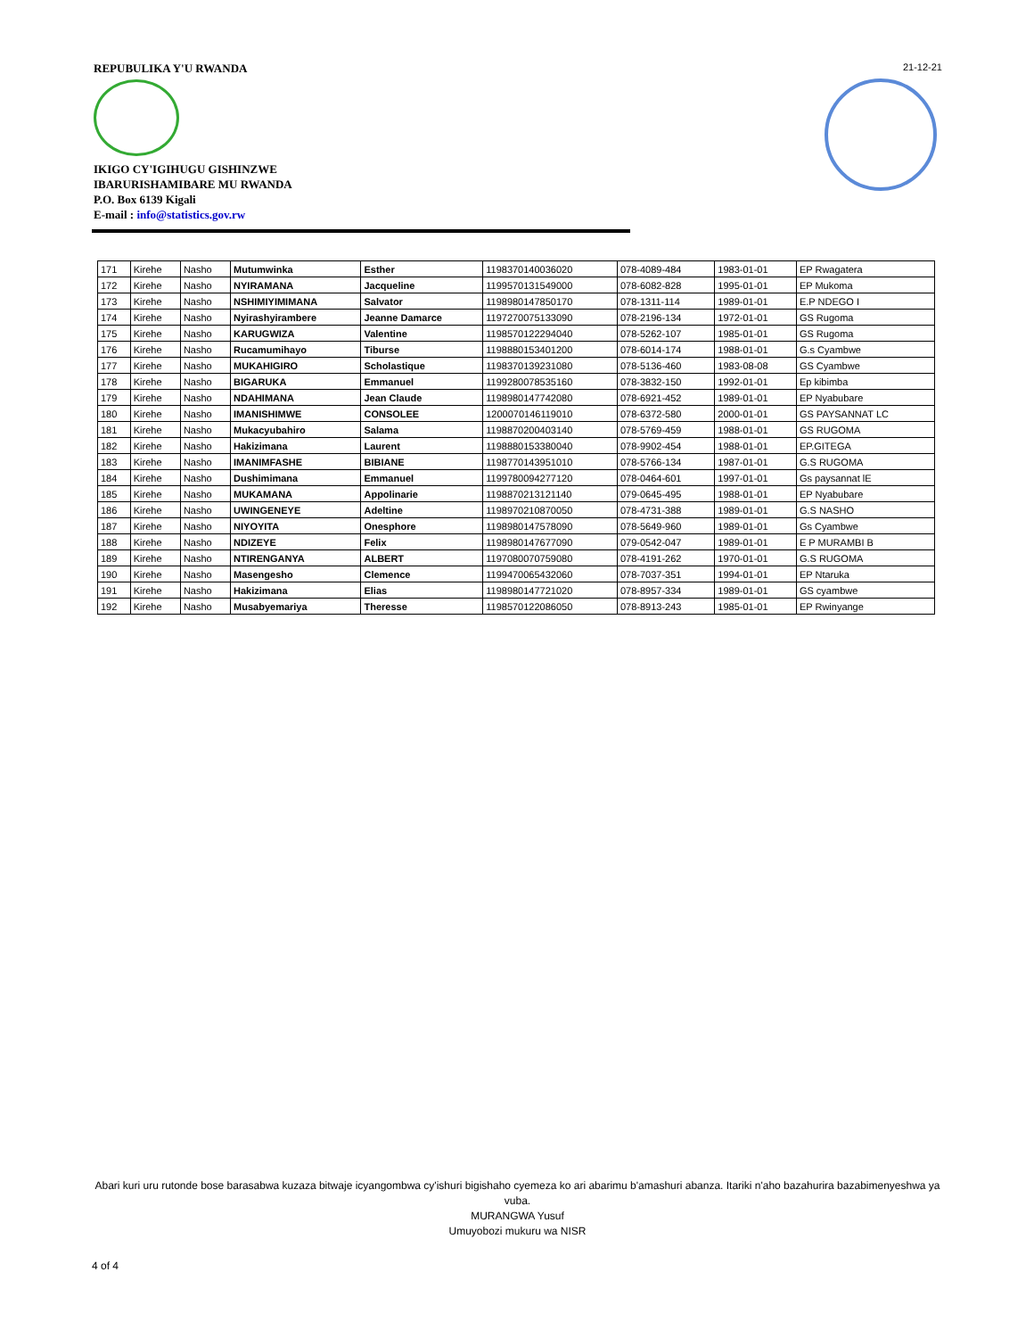REPUBULIKA Y'U RWANDA
IKIGO CY'IGIHUGU GISHINZWE
IBARURISHAMIBARE MU RWANDA
P.O. Box 6139 Kigali
E-mail : info@statistics.gov.rw
21-12-21
| 171 | Kirehe | Nasho | Mutumwinka | Esther | 1198370140036020 | 078-4089-484 | 1983-01-01 | EP Rwagatera |
| 172 | Kirehe | Nasho | NYIRAMANA | Jacqueline | 1199570131549000 | 078-6082-828 | 1995-01-01 | EP Mukoma |
| 173 | Kirehe | Nasho | NSHIMIYIMIMANA | Salvator | 1198980147850170 | 078-1311-114 | 1989-01-01 | E.P NDEGO I |
| 174 | Kirehe | Nasho | Nyirashyirambere | Jeanne Damarce | 1197270075133090 | 078-2196-134 | 1972-01-01 | GS Rugoma |
| 175 | Kirehe | Nasho | KARUGWIZA | Valentine | 1198570122294040 | 078-5262-107 | 1985-01-01 | GS Rugoma |
| 176 | Kirehe | Nasho | Rucamumihayo | Tiburse | 1198880153401200 | 078-6014-174 | 1988-01-01 | G.s Cyambwe |
| 177 | Kirehe | Nasho | MUKAHIGIRO | Scholastique | 1198370139231080 | 078-5136-460 | 1983-08-08 | GS Cyambwe |
| 178 | Kirehe | Nasho | BIGARUKA | Emmanuel | 1199280078535160 | 078-3832-150 | 1992-01-01 | Ep kibimba |
| 179 | Kirehe | Nasho | NDAHIMANA | Jean Claude | 1198980147742080 | 078-6921-452 | 1989-01-01 | EP Nyabubare |
| 180 | Kirehe | Nasho | IMANISHIMWE | CONSOLEE | 1200070146119010 | 078-6372-580 | 2000-01-01 | GS PAYSANNAT LC |
| 181 | Kirehe | Nasho | Mukacyubahiro | Salama | 1198870200403140 | 078-5769-459 | 1988-01-01 | GS RUGOMA |
| 182 | Kirehe | Nasho | Hakizimana | Laurent | 1198880153380040 | 078-9902-454 | 1988-01-01 | EP.GITEGA |
| 183 | Kirehe | Nasho | IMANIMFASHE | BIBIANE | 1198770143951010 | 078-5766-134 | 1987-01-01 | G.S RUGOMA |
| 184 | Kirehe | Nasho | Dushimimana | Emmanuel | 1199780094277120 | 078-0464-601 | 1997-01-01 | Gs paysannat lE |
| 185 | Kirehe | Nasho | MUKAMANA | Appolinarie | 1198870213121140 | 079-0645-495 | 1988-01-01 | EP Nyabubare |
| 186 | Kirehe | Nasho | UWINGENEYE | Adeltine | 1198970210870050 | 078-4731-388 | 1989-01-01 | G.S NASHO |
| 187 | Kirehe | Nasho | NIYOYITA | Onesphore | 1198980147578090 | 078-5649-960 | 1989-01-01 | Gs Cyambwe |
| 188 | Kirehe | Nasho | NDIZEYE | Felix | 1198980147677090 | 079-0542-047 | 1989-01-01 | E P MURAMBI B |
| 189 | Kirehe | Nasho | NTIRENGANYA | ALBERT | 1197080070759080 | 078-4191-262 | 1970-01-01 | G.S RUGOMA |
| 190 | Kirehe | Nasho | Masengesho | Clemence | 1199470065432060 | 078-7037-351 | 1994-01-01 | EP Ntaruka |
| 191 | Kirehe | Nasho | Hakizimana | Elias | 1198980147721020 | 078-8957-334 | 1989-01-01 | GS cyambwe |
| 192 | Kirehe | Nasho | Musabyemariya | Theresse | 1198570122086050 | 078-8913-243 | 1985-01-01 | EP Rwinyange |
Abari kuri uru rutonde bose barasabwa kuzaza bitwaje icyangombwa cy'ishuri bigishaho cyemeza ko ari abarimu b'amashuri abanza. Itariki n'aho bazahurira bazabimenyeshwa ya vuba.
MURANGWA Yusuf
Umuyobozi mukuru wa NISR
4 of 4